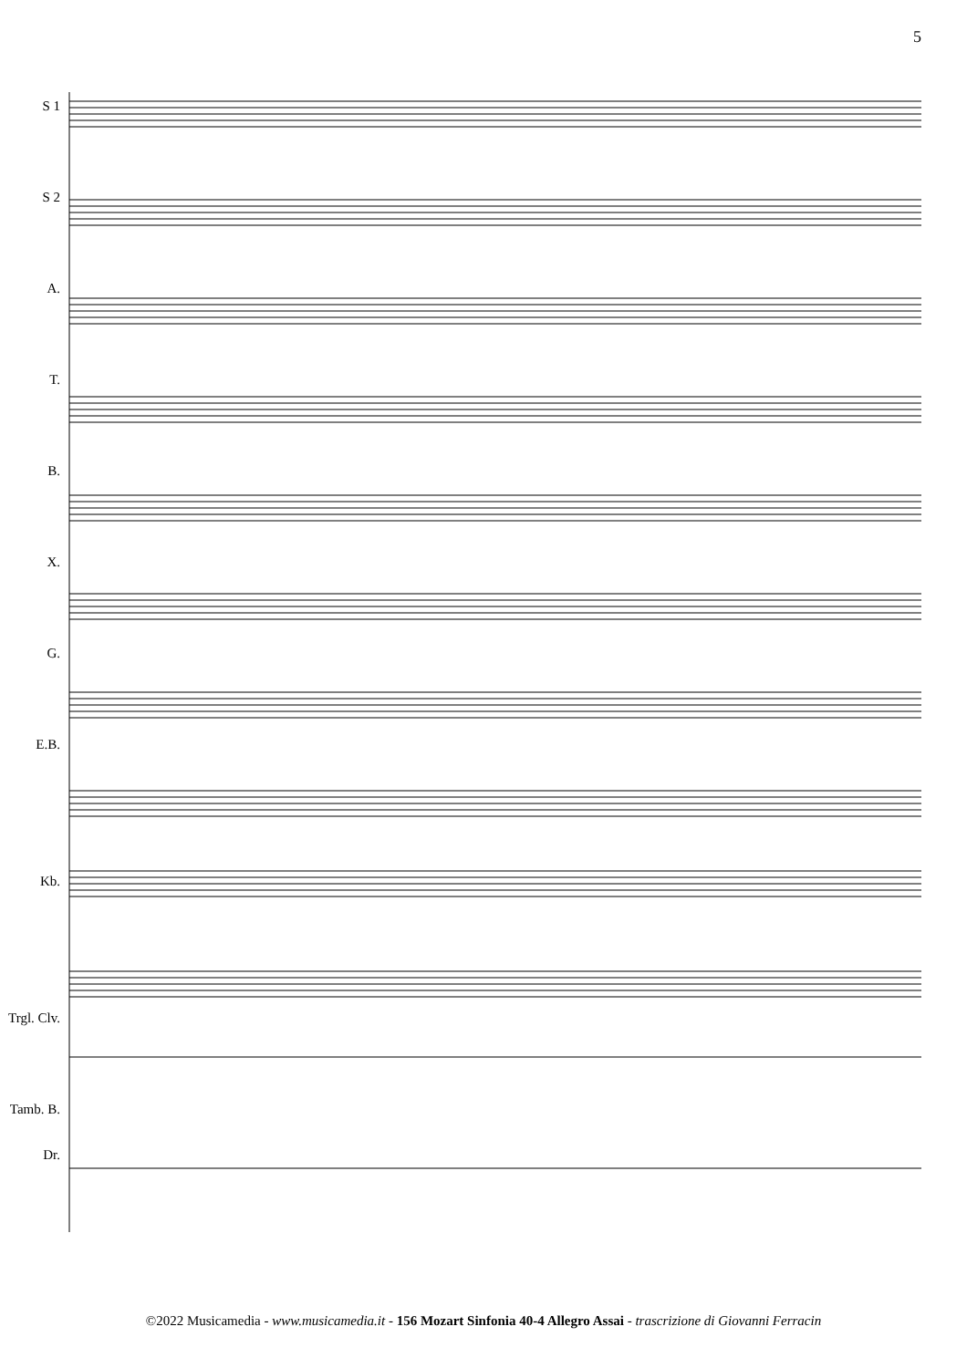5
S 1
S 2
A.
T.
B.
X.
G.
E.B.
Kb.
Trgl. Clv.
Tamb. B. Dr.
©2022 Musicamedia - www.musicamedia.it - 156 Mozart Sinfonia 40-4 Allegro Assai - trascrizione di Giovanni Ferracin